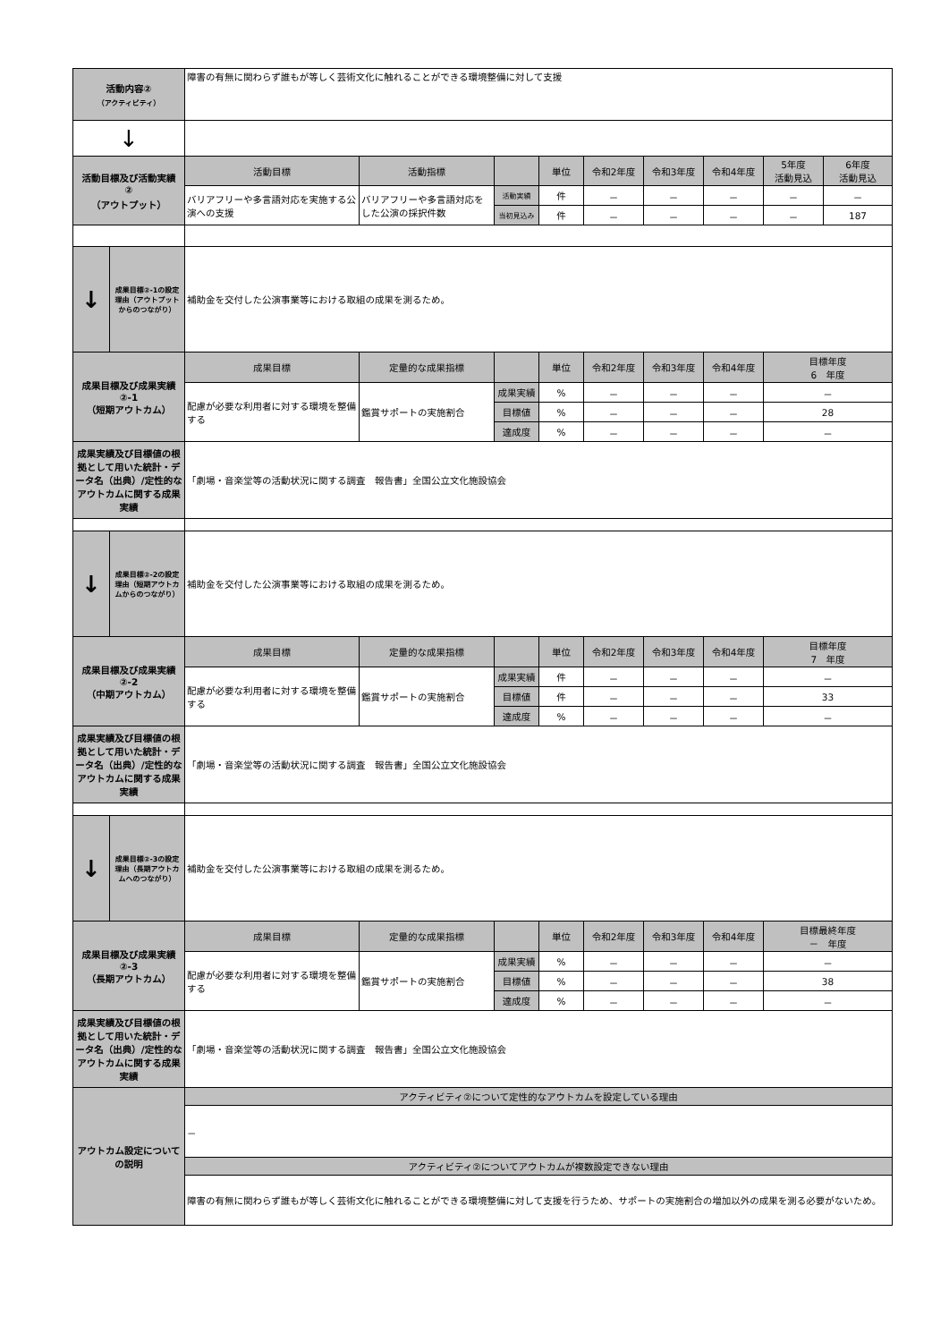| 活動内容② （アクティビティ） | | 障害の有無に関わらず誰もが等しく芸術文化に触れることができる環境整備に対して支援 | | | | | | | | |
| ↓ | | | | | | | | | | |
| 活動目標及び活動実績 ② （アウトプット） | | 活動目標 | 活動指標 | | 単位 | 令和2年度 | 令和3年度 | 令和4年度 | 5年度 活動見込 | 6年度 活動見込 |
| | | バリアフリーや多言語対応を実施する公演への支援 | バリアフリーや多言語対応をした公演の採択件数 | 活動実績 | 件 | － | － | － | － | － |
| | | | | 当初見込み | 件 | － | － | － | － | 187 |
| ↓ | 成果目標②-1の設定理由（アウトプットからのつながり） | 補助金を交付した公演事業等における取組の成果を測るため。 | | | | | | | | |
| 成果目標及び成果実績 ②-1 （短期アウトカム） | | 成果目標 | 定量的な成果指標 | | 単位 | 令和2年度 | 令和3年度 | 令和4年度 | 目標年度 6 年度 | |
| | | 配慮が必要な利用者に対する環境を整備する | 鑑賞サポートの実施割合 | 成果実績 | % | － | － | － | － | |
| | | | | 目標値 | % | － | － | － | 28 | |
| | | | | 達成度 | % | － | － | － | － | |
| 成果実績及び目標値の根拠として用いた統計・データ名（出典）/定性的なアウトカムに関する成果実績 | | 「劇場・音楽堂等の活動状況に関する調査 報告書」全国公立文化施設協会 | | | | | | | | |
| ↓ | 成果目標②-2の設定理由（短期アウトカムからのつながり） | 補助金を交付した公演事業等における取組の成果を測るため。 | | | | | | | | |
| 成果目標及び成果実績 ②-2 （中期アウトカム） | | 成果目標 | 定量的な成果指標 | | 単位 | 令和2年度 | 令和3年度 | 令和4年度 | 目標年度 7 年度 | |
| | | 配慮が必要な利用者に対する環境を整備する | 鑑賞サポートの実施割合 | 成果実績 | 件 | － | － | － | － | |
| | | | | 目標値 | 件 | － | － | － | 33 | |
| | | | | 達成度 | % | － | － | － | － | |
| 成果実績及び目標値の根拠として用いた統計・データ名（出典）/定性的なアウトカムに関する成果実績 | | 「劇場・音楽堂等の活動状況に関する調査 報告書」全国公立文化施設協会 | | | | | | | | |
| ↓ | 成果目標②-3の設定理由（長期アウトカムへのつながり） | 補助金を交付した公演事業等における取組の成果を測るため。 | | | | | | | | |
| 成果目標及び成果実績 ②-3 （長期アウトカム） | | 成果目標 | 定量的な成果指標 | | 単位 | 令和2年度 | 令和3年度 | 令和4年度 | 目標最終年度 － 年度 | |
| | | 配慮が必要な利用者に対する環境を整備する | 鑑賞サポートの実施割合 | 成果実績 | % | － | － | － | － | |
| | | | | 目標値 | % | － | － | － | 38 | |
| | | | | 達成度 | % | － | － | － | － | |
| 成果実績及び目標値の根拠として用いた統計・データ名（出典）/定性的なアウトカムに関する成果実績 | | 「劇場・音楽堂等の活動状況に関する調査 報告書」全国公立文化施設協会 | | | | | | | | |
| アウトカム設定についての説明 | | アクティビティ②について定性的なアウトカムを設定している理由 | | | | | | | | |
| | | － | | | | | | | | |
| | | アクティビティ②についてアウトカムが複数設定できない理由 | | | | | | | | |
| | | 障害の有無に関わらず誰もが等しく芸術文化に触れることができる環境整備に対して支援を行うため、サポートの実施割合の増加以外の成果を測る必要がないため。 | | | | | | | | |